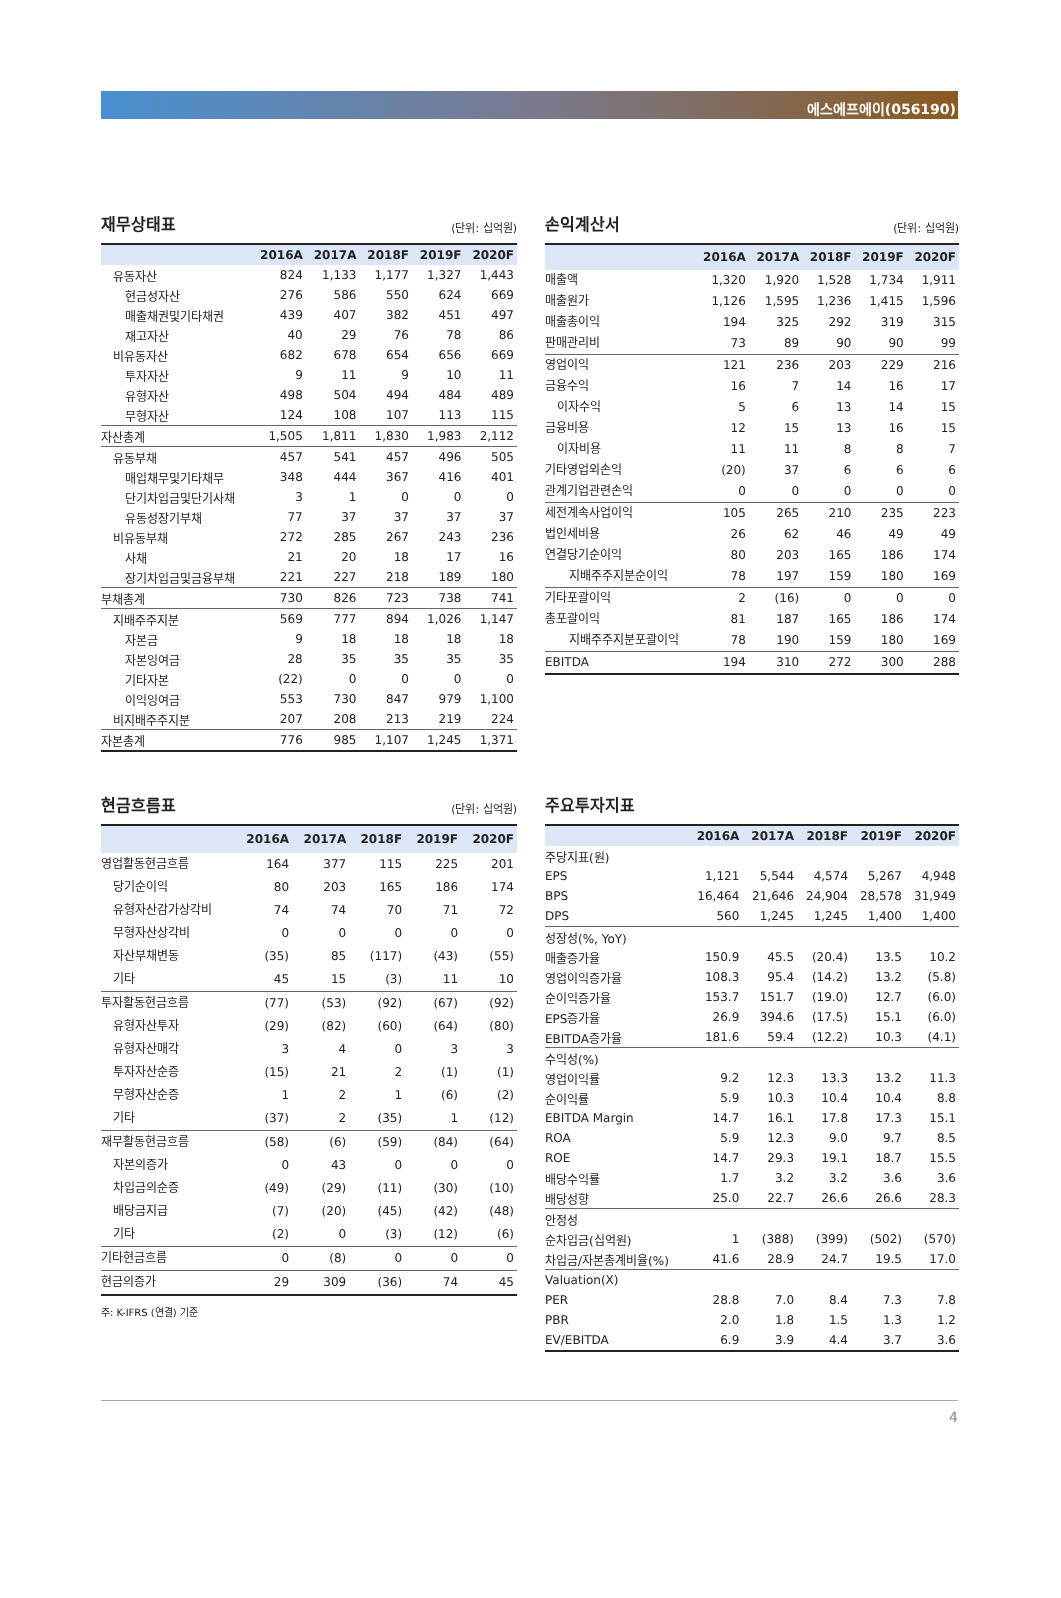에스에프에이(056190)
재무상태표 (단위: 십억원)
| | 2016A | 2017A | 2018F | 2019F | 2020F |
| --- | --- | --- | --- | --- | --- |
| 유동자산 | 824 | 1,133 | 1,177 | 1,327 | 1,443 |
| 현금성자산 | 276 | 586 | 550 | 624 | 669 |
| 매출채권및기타채권 | 439 | 407 | 382 | 451 | 497 |
| 재고자산 | 40 | 29 | 76 | 78 | 86 |
| 비유동자산 | 682 | 678 | 654 | 656 | 669 |
| 투자자산 | 9 | 11 | 9 | 10 | 11 |
| 유형자산 | 498 | 504 | 494 | 484 | 489 |
| 무형자산 | 124 | 108 | 107 | 113 | 115 |
| 자산총계 | 1,505 | 1,811 | 1,830 | 1,983 | 2,112 |
| 유동부채 | 457 | 541 | 457 | 496 | 505 |
| 매입채무및기타채무 | 348 | 444 | 367 | 416 | 401 |
| 단기차입금및단기사채 | 3 | 1 | 0 | 0 | 0 |
| 유동성장기부채 | 77 | 37 | 37 | 37 | 37 |
| 비유동부채 | 272 | 285 | 267 | 243 | 236 |
| 사채 | 21 | 20 | 18 | 17 | 16 |
| 장기차입금및금융부채 | 221 | 227 | 218 | 189 | 180 |
| 부채총계 | 730 | 826 | 723 | 738 | 741 |
| 지배주주지분 | 569 | 777 | 894 | 1,026 | 1,147 |
| 자본금 | 9 | 18 | 18 | 18 | 18 |
| 자본잉여금 | 28 | 35 | 35 | 35 | 35 |
| 기타자본 | (22) | 0 | 0 | 0 | 0 |
| 이익잉여금 | 553 | 730 | 847 | 979 | 1,100 |
| 비지배주주지분 | 207 | 208 | 213 | 219 | 224 |
| 자본총계 | 776 | 985 | 1,107 | 1,245 | 1,371 |
손익계산서 (단위: 십억원)
| | 2016A | 2017A | 2018F | 2019F | 2020F |
| --- | --- | --- | --- | --- | --- |
| 매출액 | 1,320 | 1,920 | 1,528 | 1,734 | 1,911 |
| 매출원가 | 1,126 | 1,595 | 1,236 | 1,415 | 1,596 |
| 매출총이익 | 194 | 325 | 292 | 319 | 315 |
| 판매관리비 | 73 | 89 | 90 | 90 | 99 |
| 영업이익 | 121 | 236 | 203 | 229 | 216 |
| 금융수익 | 16 | 7 | 14 | 16 | 17 |
| 이자수익 | 5 | 6 | 13 | 14 | 15 |
| 금융비용 | 12 | 15 | 13 | 16 | 15 |
| 이자비용 | 11 | 11 | 8 | 8 | 7 |
| 기타영업외손익 | (20) | 37 | 6 | 6 | 6 |
| 관계기업관련손익 | 0 | 0 | 0 | 0 | 0 |
| 세전계속사업이익 | 105 | 265 | 210 | 235 | 223 |
| 법인세비용 | 26 | 62 | 46 | 49 | 49 |
| 연결당기순이익 | 80 | 203 | 165 | 186 | 174 |
| 지배주주지분순이익 | 78 | 197 | 159 | 180 | 169 |
| 기타포괄이익 | 2 | (16) | 0 | 0 | 0 |
| 총포괄이익 | 81 | 187 | 165 | 186 | 174 |
| 지배주주지분포괄이익 | 78 | 190 | 159 | 180 | 169 |
| EBITDA | 194 | 310 | 272 | 300 | 288 |
현금흐름표 (단위: 십억원)
| | 2016A | 2017A | 2018F | 2019F | 2020F |
| --- | --- | --- | --- | --- | --- |
| 영업활동현금흐름 | 164 | 377 | 115 | 225 | 201 |
| 당기순이익 | 80 | 203 | 165 | 186 | 174 |
| 유형자산감가상각비 | 74 | 74 | 70 | 71 | 72 |
| 무형자산상각비 | 0 | 0 | 0 | 0 | 0 |
| 자산부채변동 | (35) | 85 | (117) | (43) | (55) |
| 기타 | 45 | 15 | (3) | 11 | 10 |
| 투자활동현금흐름 | (77) | (53) | (92) | (67) | (92) |
| 유형자산투자 | (29) | (82) | (60) | (64) | (80) |
| 유형자산매각 | 3 | 4 | 0 | 3 | 3 |
| 투자자산순증 | (15) | 21 | 2 | (1) | (1) |
| 무형자산순증 | 1 | 2 | 1 | (6) | (2) |
| 기타 | (37) | 2 | (35) | 1 | (12) |
| 재무활동현금흐름 | (58) | (6) | (59) | (84) | (64) |
| 자본의증가 | 0 | 43 | 0 | 0 | 0 |
| 차입금의순증 | (49) | (29) | (11) | (30) | (10) |
| 배당금지급 | (7) | (20) | (45) | (42) | (48) |
| 기타 | (2) | 0 | (3) | (12) | (6) |
| 기타현금흐름 | 0 | (8) | 0 | 0 | 0 |
| 현금의증가 | 29 | 309 | (36) | 74 | 45 |
주: K-IFRS (연결) 기준
주요투자지표
| | 2016A | 2017A | 2018F | 2019F | 2020F |
| --- | --- | --- | --- | --- | --- |
| 주당지표(원) | | | | | |
| EPS | 1,121 | 5,544 | 4,574 | 5,267 | 4,948 |
| BPS | 16,464 | 21,646 | 24,904 | 28,578 | 31,949 |
| DPS | 560 | 1,245 | 1,245 | 1,400 | 1,400 |
| 성장성(%, YoY) | | | | | |
| 매출증가율 | 150.9 | 45.5 | (20.4) | 13.5 | 10.2 |
| 영업이익증가율 | 108.3 | 95.4 | (14.2) | 13.2 | (5.8) |
| 순이익증가율 | 153.7 | 151.7 | (19.0) | 12.7 | (6.0) |
| EPS증가율 | 26.9 | 394.6 | (17.5) | 15.1 | (6.0) |
| EBITDA증가율 | 181.6 | 59.4 | (12.2) | 10.3 | (4.1) |
| 수익성(%) | | | | | |
| 영업이익률 | 9.2 | 12.3 | 13.3 | 13.2 | 11.3 |
| 순이익률 | 5.9 | 10.3 | 10.4 | 10.4 | 8.8 |
| EBITDA Margin | 14.7 | 16.1 | 17.8 | 17.3 | 15.1 |
| ROA | 5.9 | 12.3 | 9.0 | 9.7 | 8.5 |
| ROE | 14.7 | 29.3 | 19.1 | 18.7 | 15.5 |
| 배당수익률 | 1.7 | 3.2 | 3.2 | 3.6 | 3.6 |
| 배당성향 | 25.0 | 22.7 | 26.6 | 26.6 | 28.3 |
| 안정성 | | | | | |
| 순차입금(십억원) | 1 | (388) | (399) | (502) | (570) |
| 차입금/자본총계비율(%) | 41.6 | 28.9 | 24.7 | 19.5 | 17.0 |
| Valuation(X) | | | | | |
| PER | 28.8 | 7.0 | 8.4 | 7.3 | 7.8 |
| PBR | 2.0 | 1.8 | 1.5 | 1.3 | 1.2 |
| EV/EBITDA | 6.9 | 3.9 | 4.4 | 3.7 | 3.6 |
4